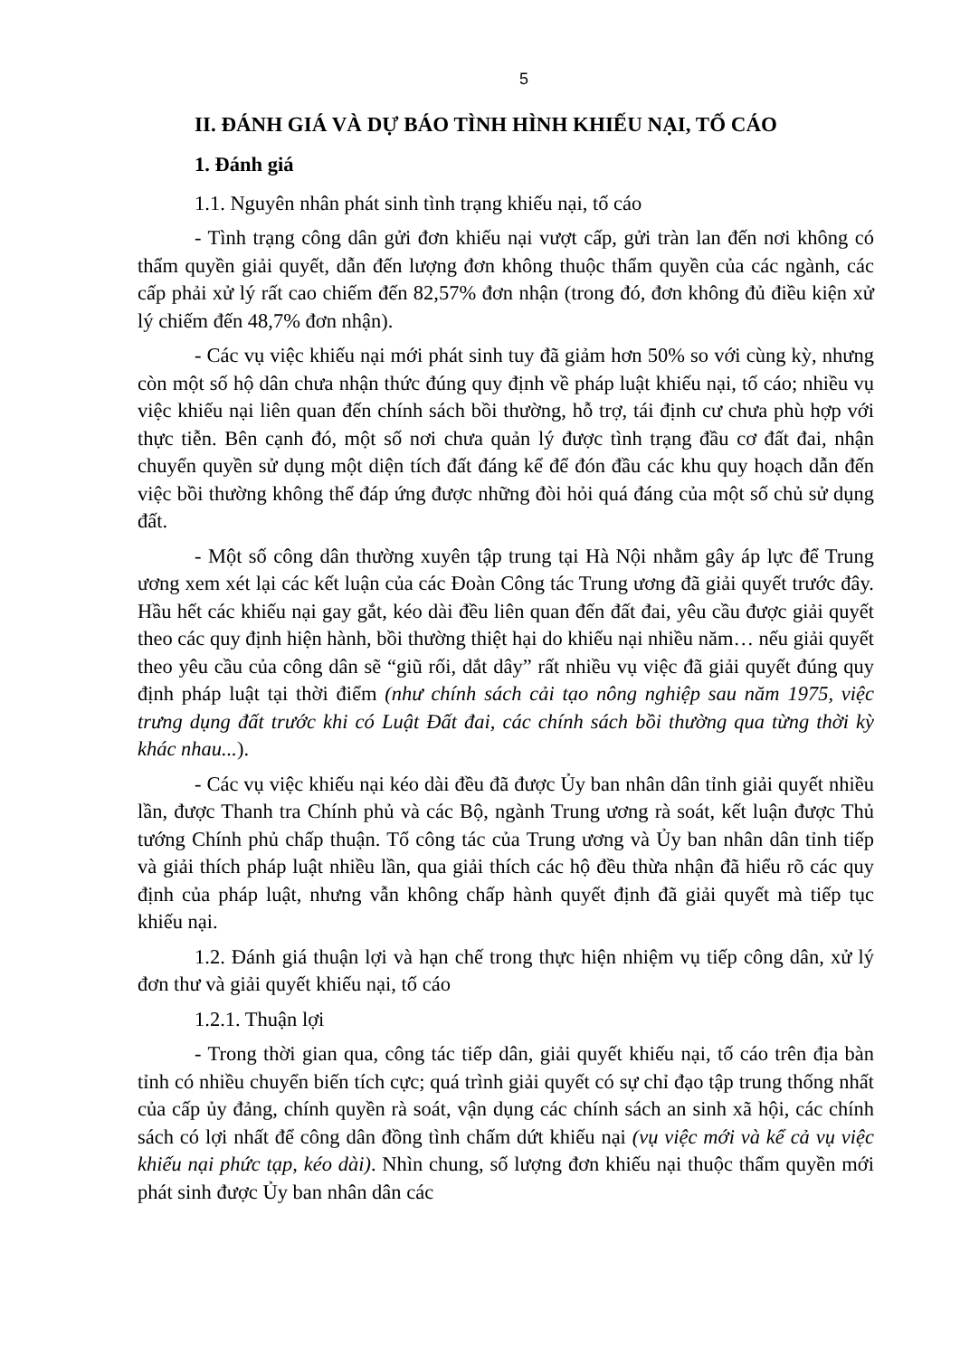5
II. ĐÁNH GIÁ VÀ DỰ BÁO TÌNH HÌNH KHIẾU NẠI, TỐ CÁO
1. Đánh giá
1.1. Nguyên nhân phát sinh tình trạng khiếu nại, tố cáo
- Tình trạng công dân gửi đơn khiếu nại vượt cấp, gửi tràn lan đến nơi không có thẩm quyền giải quyết, dẫn đến lượng đơn không thuộc thẩm quyền của các ngành, các cấp phải xử lý rất cao chiếm đến 82,57% đơn nhận (trong đó, đơn không đủ điều kiện xử lý chiếm đến 48,7% đơn nhận).
- Các vụ việc khiếu nại mới phát sinh tuy đã giảm hơn 50% so với cùng kỳ, nhưng còn một số hộ dân chưa nhận thức đúng quy định về pháp luật khiếu nại, tố cáo; nhiều vụ việc khiếu nại liên quan đến chính sách bồi thường, hỗ trợ, tái định cư chưa phù hợp với thực tiễn. Bên cạnh đó, một số nơi chưa quản lý được tình trạng đầu cơ đất đai, nhận chuyển quyền sử dụng một diện tích đất đáng kể để đón đầu các khu quy hoạch dẫn đến việc bồi thường không thể đáp ứng được những đòi hỏi quá đáng của một số chủ sử dụng đất.
- Một số công dân thường xuyên tập trung tại Hà Nội nhằm gây áp lực để Trung ương xem xét lại các kết luận của các Đoàn Công tác Trung ương đã giải quyết trước đây. Hầu hết các khiếu nại gay gắt, kéo dài đều liên quan đến đất đai, yêu cầu được giải quyết theo các quy định hiện hành, bồi thường thiệt hại do khiếu nại nhiều năm… nếu giải quyết theo yêu cầu của công dân sẽ “giũ rối, dắt dây” rất nhiều vụ việc đã giải quyết đúng quy định pháp luật tại thời điểm (như chính sách cải tạo nông nghiệp sau năm 1975, việc trưng dụng đất trước khi có Luật Đất đai, các chính sách bồi thường qua từng thời kỳ khác nhau...).
- Các vụ việc khiếu nại kéo dài đều đã được Ủy ban nhân dân tỉnh giải quyết nhiều lần, được Thanh tra Chính phủ và các Bộ, ngành Trung ương rà soát, kết luận được Thủ tướng Chính phủ chấp thuận. Tổ công tác của Trung ương và Ủy ban nhân dân tỉnh tiếp và giải thích pháp luật nhiều lần, qua giải thích các hộ đều thừa nhận đã hiểu rõ các quy định của pháp luật, nhưng vẫn không chấp hành quyết định đã giải quyết mà tiếp tục khiếu nại.
1.2. Đánh giá thuận lợi và hạn chế trong thực hiện nhiệm vụ tiếp công dân, xử lý đơn thư và giải quyết khiếu nại, tố cáo
1.2.1. Thuận lợi
- Trong thời gian qua, công tác tiếp dân, giải quyết khiếu nại, tố cáo trên địa bàn tỉnh có nhiều chuyển biến tích cực; quá trình giải quyết có sự chỉ đạo tập trung thống nhất của cấp ủy đảng, chính quyền rà soát, vận dụng các chính sách an sinh xã hội, các chính sách có lợi nhất để công dân đồng tình chấm dứt khiếu nại (vụ việc mới và kể cả vụ việc khiếu nại phức tạp, kéo dài). Nhìn chung, số lượng đơn khiếu nại thuộc thẩm quyền mới phát sinh được Ủy ban nhân dân các